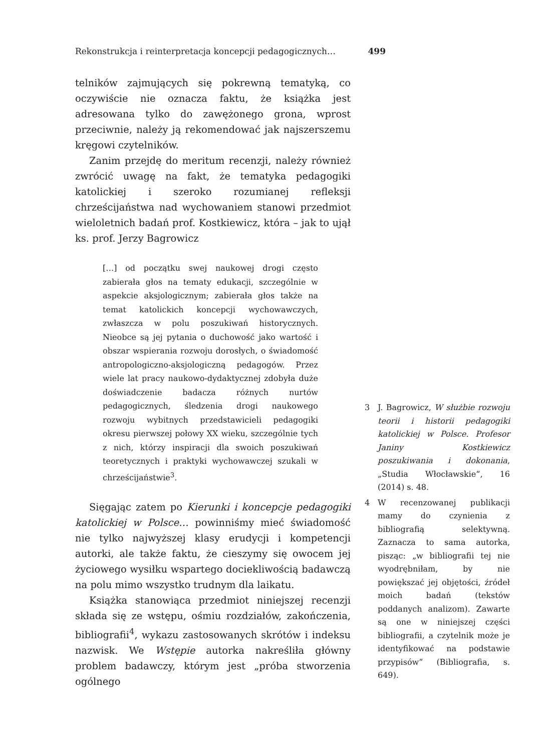Rekonstrukcja i reinterpretacja koncepcji pedagogicznych… 499
telników zajmujących się pokrewną tematyką, co oczywiście nie oznacza faktu, że książka jest adresowana tylko do zawężonego grona, wprost przeciwnie, należy ją rekomendować jak najszerszemu kręgowi czytelników.
Zanim przejdę do meritum recenzji, należy również zwrócić uwagę na fakt, że tematyka pedagogiki katolickiej i szeroko rozumianej refleksji chrześcijaństwa nad wychowaniem stanowi przedmiot wieloletnich badań prof. Kostkiewicz, która – jak to ujął ks. prof. Jerzy Bagrowicz
[…] od początku swej naukowej drogi często zabierała głos na tematy edukacji, szczególnie w aspekcie aksjologicznym; zabierała głos także na temat katolickich koncepcji wychowawczych, zwłaszcza w polu poszukiwań historycznych. Nieobce są jej pytania o duchowość jako wartość i obszar wspierania rozwoju dorosłych, o świadomość antropologiczno-aksjologiczną pedagogów. Przez wiele lat pracy naukowo-dydaktycznej zdobyła duże doświadczenie badacza różnych nurtów pedagogicznych, śledzenia drogi naukowego rozwoju wybitnych przedstawicieli pedagogiki okresu pierwszej połowy XX wieku, szczególnie tych z nich, którzy inspiracji dla swoich poszukiwań teoretycznych i praktyki wychowawczej szukali w chrześcijaństwie<sup>3</sup>.
Sięgając zatem po Kierunki i koncepcje pedagogiki katolickiej w Polsce… powinniśmy mieć świadomość nie tylko najwyższej klasy erudycji i kompetencji autorki, ale także faktu, że cieszymy się owocem jej życiowego wysiłku wspartego dociekliwością badawczą na polu mimo wszystko trudnym dla laikatu.
Książka stanowiąca przedmiot niniejszej recenzji składa się ze wstępu, ośmiu rozdziałów, zakończenia, bibliografii<sup>4</sup>, wykazu zastosowanych skrótów i indeksu nazwisk. We Wstępie autorka nakreśliła główny problem badawczy, którym jest „próba stworzenia ogólnego
3 J. Bagrowicz, W służbie rozwoju teorii i historii pedagogiki katolickiej w Polsce. Profesor Janiny Kostkiewicz poszukiwania i dokonania, „Studia Włocławskie”, 16 (2014) s. 48.
4 W recenzowanej publikacji mamy do czynienia z bibliografią selektywną. Zaznacza to sama autorka, pisząc: „w bibliografii tej nie wyodrębniłam, by nie powiększać jej objętości, źródeł moich badań (tekstów poddanych analizom). Zawarte są one w niniejszej części bibliografii, a czytelnik może je identyfikować na podstawie przypisów” (Bibliografia, s. 649).